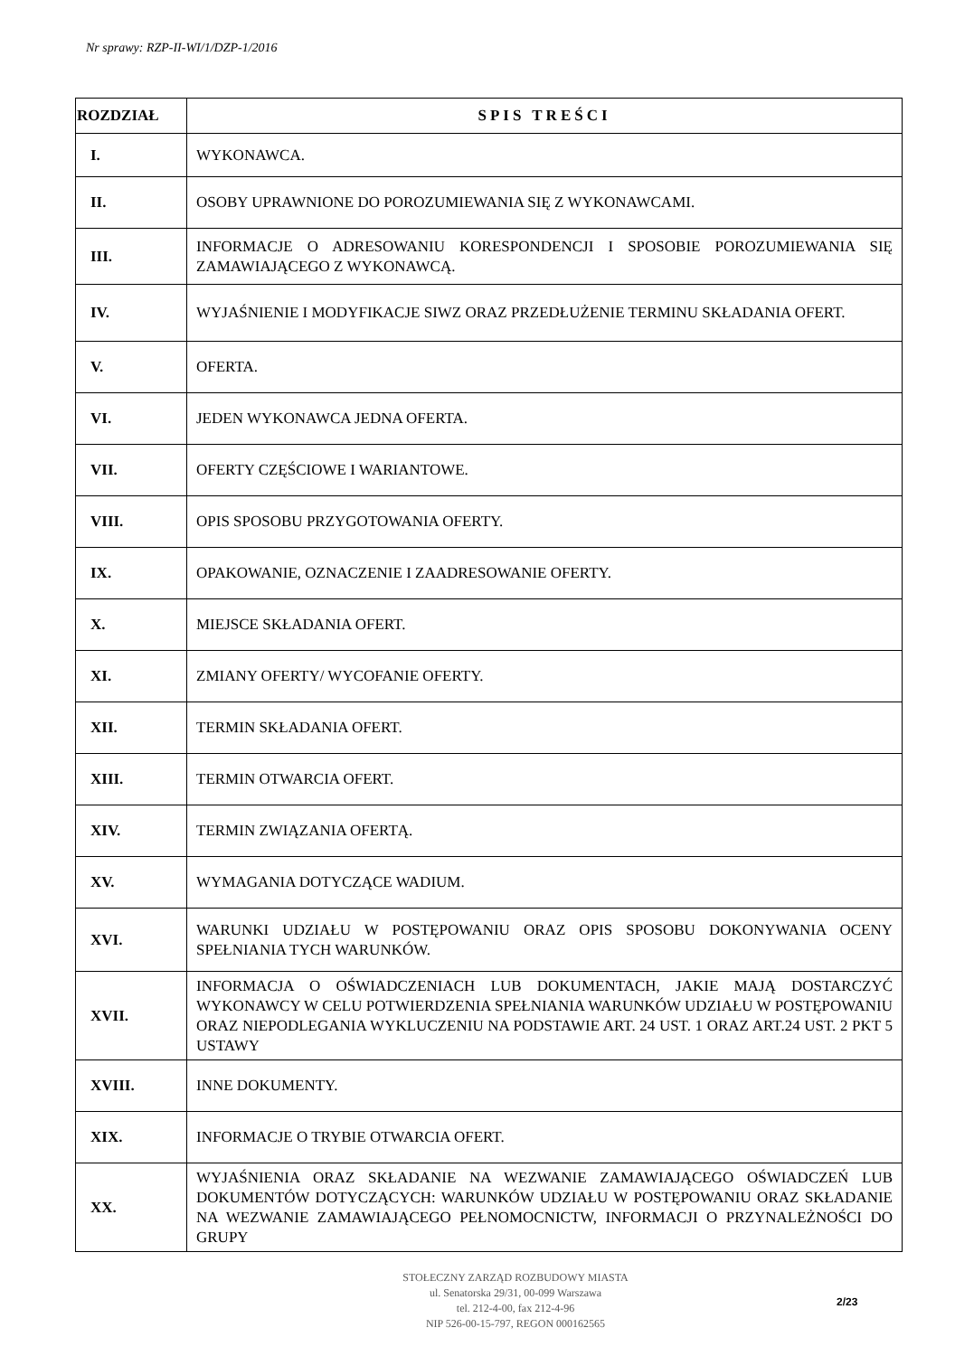Nr sprawy: RZP-II-WI/1/DZP-1/2016
| ROZDZIAŁ | SPIS TREŚCI |
| --- | --- |
| I. | WYKONAWCA. |
| II. | OSOBY UPRAWNIONE DO POROZUMIEWANIA SIĘ Z WYKONAWCAMI. |
| III. | INFORMACJE O ADRESOWANIU KORESPONDENCJI I SPOSOBIE POROZUMIEWANIA SIĘ ZAMAWIAJĄCEGO Z WYKONAWCĄ. |
| IV. | WYJAŚNIENIE I MODYFIKACJE SIWZ ORAZ PRZEDŁUŻENIE TERMINU SKŁADANIA OFERT. |
| V. | OFERTA. |
| VI. | JEDEN WYKONAWCA JEDNA OFERTA. |
| VII. | OFERTY CZĘŚCIOWE I WARIANTOWE. |
| VIII. | OPIS SPOSOBU PRZYGOTOWANIA OFERTY. |
| IX. | OPAKOWANIE, OZNACZENIE I ZAADRESOWANIE OFERTY. |
| X. | MIEJSCE SKŁADANIA OFERT. |
| XI. | ZMIANY OFERTY/ WYCOFANIE OFERTY. |
| XII. | TERMIN SKŁADANIA OFERT. |
| XIII. | TERMIN OTWARCIA OFERT. |
| XIV. | TERMIN ZWIĄZANIA OFERTĄ. |
| XV. | WYMAGANIA DOTYCZĄCE WADIUM. |
| XVI. | WARUNKI UDZIAŁU W POSTĘPOWANIU ORAZ OPIS SPOSOBU DOKONYWANIA OCENY SPEŁNIANIA TYCH WARUNKÓW. |
| XVII. | INFORMACJA O OŚWIADCZENIACH LUB DOKUMENTACH, JAKIE MAJĄ DOSTARCZYĆ WYKONAWCY W CELU POTWIERDZENIA SPEŁNIANIA WARUNKÓW UDZIAŁU W POSTĘPOWANIU ORAZ NIEPODLEGANIA WYKLUCZENIU NA PODSTAWIE ART. 24 UST. 1 ORAZ ART.24 UST. 2 PKT 5 USTAWY |
| XVIII. | INNE DOKUMENTY. |
| XIX. | INFORMACJE O TRYBIE OTWARCIA OFERT. |
| XX. | WYJAŚNIENIA ORAZ SKŁADANIE NA WEZWANIE ZAMAWIAJĄCEGO OŚWIADCZEŃ LUB DOKUMENTÓW DOTYCZĄCYCH: WARUNKÓW UDZIAŁU W POSTĘPOWANIU ORAZ SKŁADANIE NA WEZWANIE ZAMAWIAJĄCEGO PEŁNOMOCNICTW, INFORMACJI O PRZYNALEŻNOŚCI DO GRUPY |
STOŁECZNY ZARZĄD ROZBUDOWY MIASTA
ul. Senatorska 29/31, 00-099 Warszawa
tel. 212-4-00, fax 212-4-96
NIP 526-00-15-797, REGON 000162565
2/23